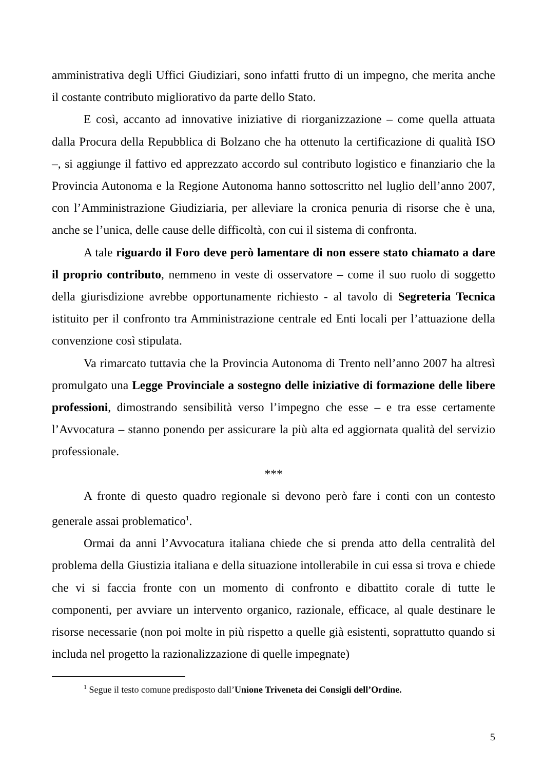amministrativa degli Uffici Giudiziari, sono infatti frutto di un impegno, che merita anche il costante contributo migliorativo da parte dello Stato.
E così, accanto ad innovative iniziative di riorganizzazione – come quella attuata dalla Procura della Repubblica di Bolzano che ha ottenuto la certificazione di qualità ISO –, si aggiunge il fattivo ed apprezzato accordo sul contributo logistico e finanziario che la Provincia Autonoma e la Regione Autonoma hanno sottoscritto nel luglio dell’anno 2007, con l’Amministrazione Giudiziaria, per alleviare la cronica penuria di risorse che è una, anche se l’unica, delle cause delle difficoltà, con cui il sistema di confronta.
A tale riguardo il Foro deve però lamentare di non essere stato chiamato a dare il proprio contributo, nemmeno in veste di osservatore – come il suo ruolo di soggetto della giurisdizione avrebbe opportunamente richiesto - al tavolo di Segreteria Tecnica istituito per il confronto tra Amministrazione centrale ed Enti locali per l’attuazione della convenzione così stipulata.
Va rimarcato tuttavia che la Provincia Autonoma di Trento nell’anno 2007 ha altresì promulgato una Legge Provinciale a sostegno delle iniziative di formazione delle libere professioni, dimostrando sensibilità verso l’impegno che esse – e tra esse certamente l’Avvocatura – stanno ponendo per assicurare la più alta ed aggiornata qualità del servizio professionale.
***
A fronte di questo quadro regionale si devono però fare i conti con un contesto generale assai problematico<sup>1</sup>.
Ormai da anni l’Avvocatura italiana chiede che si prenda atto della centralità del problema della Giustizia italiana e della situazione intollerabile in cui essa si trova e chiede che vi si faccia fronte con un momento di confronto e dibattito corale di tutte le componenti, per avviare un intervento organico, razionale, efficace, al quale destinare le risorse necessarie (non poi molte in più rispetto a quelle già esistenti, soprattutto quando si includa nel progetto la razionalizzazione di quelle impegnate)
<sup>1</sup> Segue il testo comune predisposto dall’Unione Triveneta dei Consigli dell’Ordine.
5